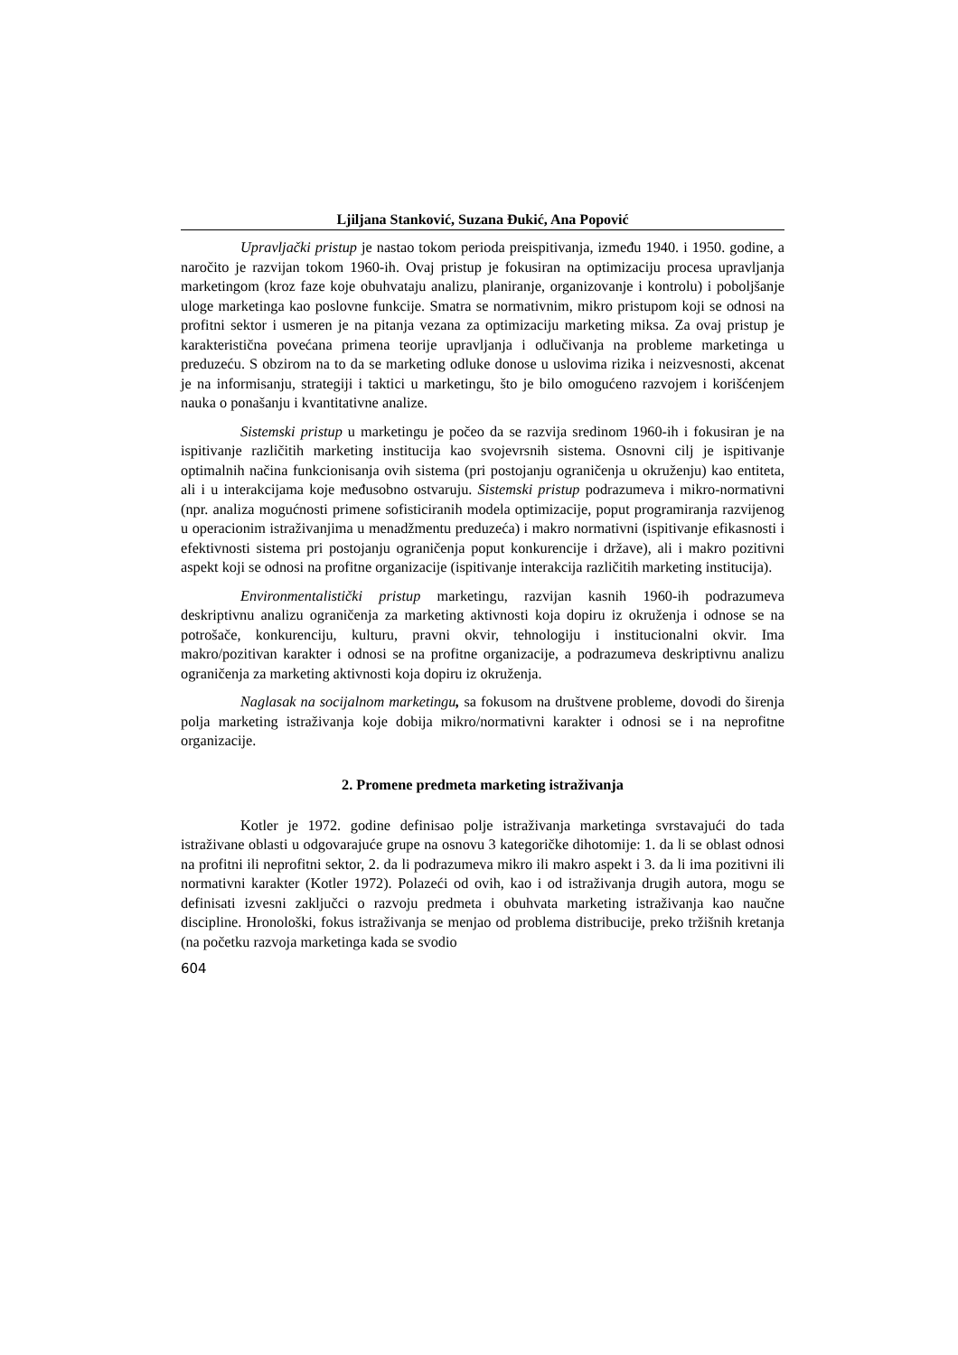Ljiljana Stanković, Suzana Đukić, Ana Popović
Upravljački pristup je nastao tokom perioda preispitivanja, između 1940. i 1950. godine, a naročito je razvijan tokom 1960-ih. Ovaj pristup je fokusiran na optimizaciju procesa upravljanja marketingom (kroz faze koje obuhvataju analizu, planiranje, organizovanje i kontrolu) i poboljšanje uloge marketinga kao poslovne funkcije. Smatra se normativnim, mikro pristupom koji se odnosi na profitni sektor i usmeren je na pitanja vezana za optimizaciju marketing miksa. Za ovaj pristup je karakteristična povećana primena teorije upravljanja i odlučivanja na probleme marketinga u preduzeću. S obzirom na to da se marketing odluke donose u uslovima rizika i neizvesnosti, akcenat je na informisanju, strategiji i taktici u marketingu, što je bilo omogućeno razvojem i korišćenjem nauka o ponašanju i kvantitativne analize.
Sistemski pristup u marketingu je počeo da se razvija sredinom 1960-ih i fokusiran je na ispitivanje različitih marketing institucija kao svojevrsnih sistema. Osnovni cilj je ispitivanje optimalnih načina funkcionisanja ovih sistema (pri postojanju ograničenja u okruženju) kao entiteta, ali i u interakcijama koje međusobno ostvaruju. Sistemski pristup podrazumeva i mikro-normativni (npr. analiza mogućnosti primene sofisticiranih modela optimizacije, poput programiranja razvijenog u operacionim istraživanjima u menadžmentu preduzeća) i makro normativni (ispitivanje efikasnosti i efektivnosti sistema pri postojanju ograničenja poput konkurencije i države), ali i makro pozitivni aspekt koji se odnosi na profitne organizacije (ispitivanje interakcija različitih marketing institucija).
Environmentalistički pristup marketingu, razvijan kasnih 1960-ih podrazumeva deskriptivnu analizu ograničenja za marketing aktivnosti koja dopiru iz okruženja i odnose se na potrošače, konkurenciju, kulturu, pravni okvir, tehnologiju i institucionalni okvir. Ima makro/pozitivan karakter i odnosi se na profitne organizacije, a podrazumeva deskriptivnu analizu ograničenja za marketing aktivnosti koja dopiru iz okruženja.
Naglasak na socijalnom marketingu, sa fokusom na društvene probleme, dovodi do širenja polja marketing istraživanja koje dobija mikro/normativni karakter i odnosi se i na neprofitne organizacije.
2. Promene predmeta marketing istraživanja
Kotler je 1972. godine definisao polje istraživanja marketinga svrstavajući do tada istraživane oblasti u odgovarajuće grupe na osnovu 3 kategoričke dihotomije: 1. da li se oblast odnosi na profitni ili neprofitni sektor, 2. da li podrazumeva mikro ili makro aspekt i 3. da li ima pozitivni ili normativni karakter (Kotler 1972). Polazeći od ovih, kao i od istraživanja drugih autora, mogu se definisati izvesni zaključci o razvoju predmeta i obuhvata marketing istraživanja kao naučne discipline. Hronološki, fokus istraživanja se menjao od problema distribucije, preko tržišnih kretanja (na početku razvoja marketinga kada se svodio
604